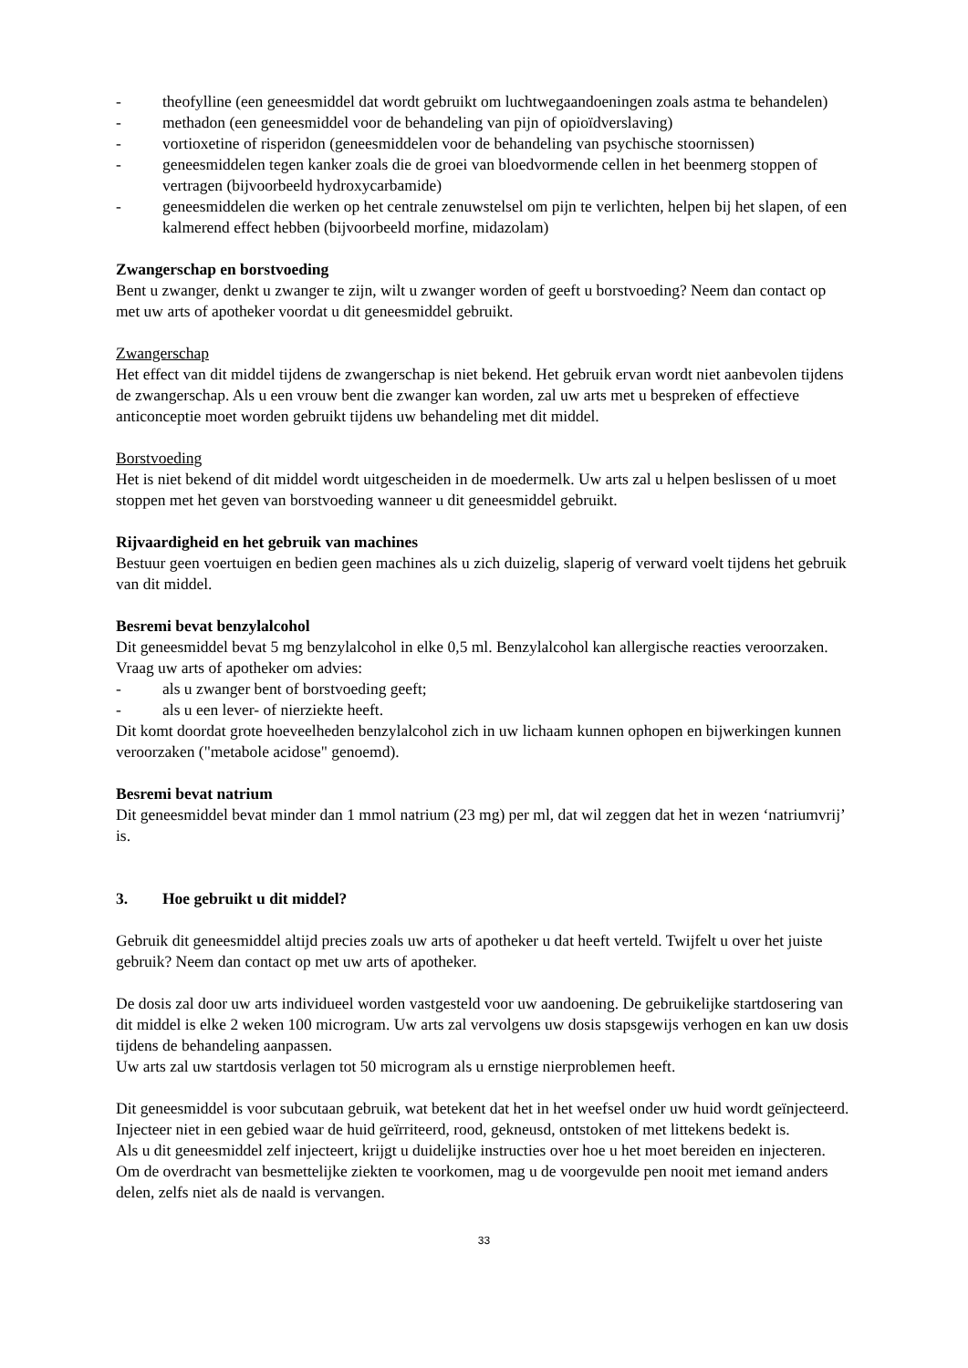- theofylline (een geneesmiddel dat wordt gebruikt om luchtwegaandoeningen zoals astma te behandelen)
- methadon (een geneesmiddel voor de behandeling van pijn of opioïdverslaving)
- vortioxetine of risperidon (geneesmiddelen voor de behandeling van psychische stoornissen)
- geneesmiddelen tegen kanker zoals die de groei van bloedvormende cellen in het beenmerg stoppen of vertragen (bijvoorbeeld hydroxycarbamide)
- geneesmiddelen die werken op het centrale zenuwstelsel om pijn te verlichten, helpen bij het slapen, of een kalmerend effect hebben (bijvoorbeeld morfine, midazolam)
Zwangerschap en borstvoeding
Bent u zwanger, denkt u zwanger te zijn, wilt u zwanger worden of geeft u borstvoeding? Neem dan contact op met uw arts of apotheker voordat u dit geneesmiddel gebruikt.
Zwangerschap
Het effect van dit middel tijdens de zwangerschap is niet bekend. Het gebruik ervan wordt niet aanbevolen tijdens de zwangerschap. Als u een vrouw bent die zwanger kan worden, zal uw arts met u bespreken of effectieve anticonceptie moet worden gebruikt tijdens uw behandeling met dit middel.
Borstvoeding
Het is niet bekend of dit middel wordt uitgescheiden in de moedermelk. Uw arts zal u helpen beslissen of u moet stoppen met het geven van borstvoeding wanneer u dit geneesmiddel gebruikt.
Rijvaardigheid en het gebruik van machines
Bestuur geen voertuigen en bedien geen machines als u zich duizelig, slaperig of verward voelt tijdens het gebruik van dit middel.
Besremi bevat benzylalcohol
Dit geneesmiddel bevat 5 mg benzylalcohol in elke 0,5 ml. Benzylalcohol kan allergische reacties veroorzaken.
Vraag uw arts of apotheker om advies:
- als u zwanger bent of borstvoeding geeft;
- als u een lever- of nierziekte heeft.
Dit komt doordat grote hoeveelheden benzylalcohol zich in uw lichaam kunnen ophopen en bijwerkingen kunnen veroorzaken ("metabole acidose" genoemd).
Besremi bevat natrium
Dit geneesmiddel bevat minder dan 1 mmol natrium (23 mg) per ml, dat wil zeggen dat het in wezen ‘natriumvrij’ is.
3. Hoe gebruikt u dit middel?
Gebruik dit geneesmiddel altijd precies zoals uw arts of apotheker u dat heeft verteld. Twijfelt u over het juiste gebruik? Neem dan contact op met uw arts of apotheker.
De dosis zal door uw arts individueel worden vastgesteld voor uw aandoening. De gebruikelijke startdosering van dit middel is elke 2 weken 100 microgram. Uw arts zal vervolgens uw dosis stapsgewijs verhogen en kan uw dosis tijdens de behandeling aanpassen.
Uw arts zal uw startdosis verlagen tot 50 microgram als u ernstige nierproblemen heeft.
Dit geneesmiddel is voor subcutaan gebruik, wat betekent dat het in het weefsel onder uw huid wordt geïnjecteerd. Injecteer niet in een gebied waar de huid geïrriteerd, rood, gekneusd, ontstoken of met littekens bedekt is.
Als u dit geneesmiddel zelf injecteert, krijgt u duidelijke instructies over hoe u het moet bereiden en injecteren.
Om de overdracht van besmettelijke ziekten te voorkomen, mag u de voorgevulde pen nooit met iemand anders delen, zelfs niet als de naald is vervangen.
33